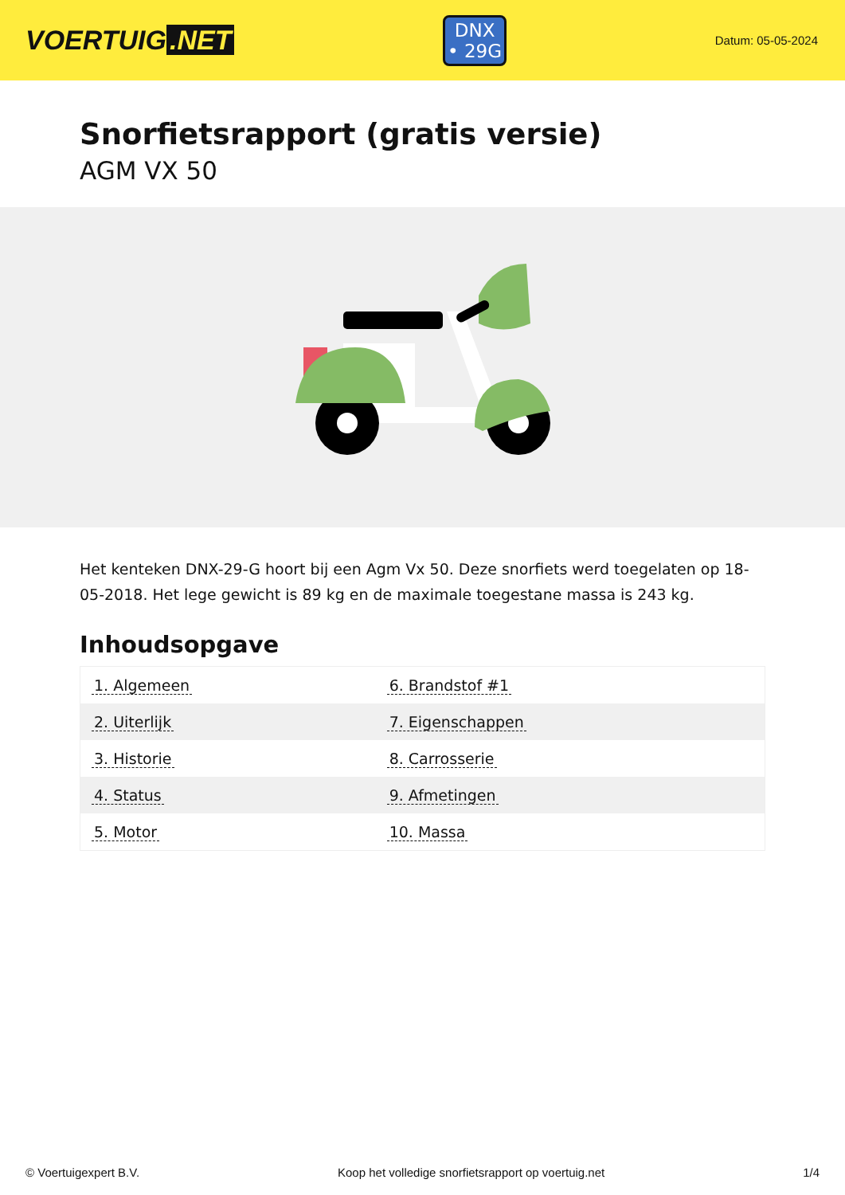VOERTUIG.NET
DNX
• 29G
Datum: 05-05-2024
Snorfietsrapport (gratis versie)
AGM VX 50
Het kenteken DNX-29-G hoort bij een Agm Vx 50. Deze snorfiets werd toegelaten op 18-05-2018. Het lege gewicht is 89 kg en de maximale toegestane massa is 243 kg.
Inhoudsopgave
| 1. Algemeen | 6. Brandstof #1 |
| 2. Uiterlijk | 7. Eigenschappen |
| 3. Historie | 8. Carrosserie |
| 4. Status | 9. Afmetingen |
| 5. Motor | 10. Massa |
© Voertuigexpert B.V. Koop het volledige snorfietsrapport op voertuig.net 1/4